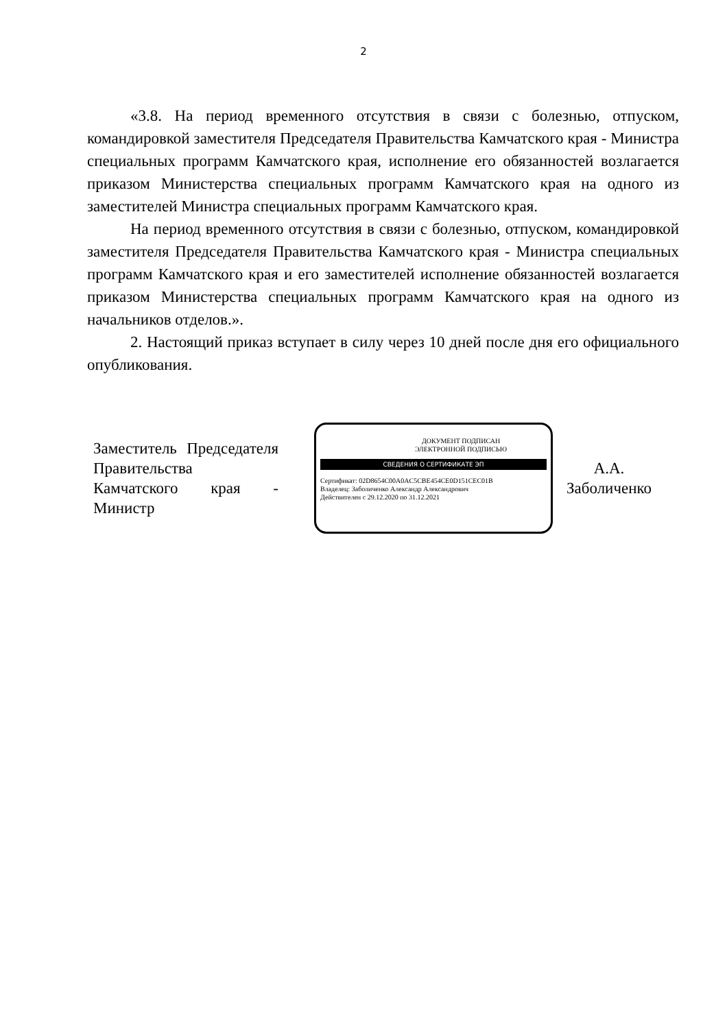2
«3.8. На период временного отсутствия в связи с болезнью, отпуском, командировкой заместителя Председателя Правительства Камчатского края - Министра специальных программ Камчатского края, исполнение его обязанностей возлагается приказом Министерства специальных программ Камчатского края на одного из заместителей Министра специальных программ Камчатского края.
На период временного отсутствия в связи с болезнью, отпуском, командировкой заместителя Председателя Правительства Камчатского края - Министра специальных программ Камчатского края и его заместителей исполнение обязанностей возлагается приказом Министерства специальных программ Камчатского края на одного из начальников отделов.».
2. Настоящий приказ вступает в силу через 10 дней после дня его официального опубликования.
Заместитель Председателя Правительства Камчатского края - Министр
ДОКУМЕНТ ПОДПИСАН
ЭЛЕКТРОННОЙ ПОДПИСЬЮ
СВЕДЕНИЯ О СЕРТИФИКАТЕ ЭП
Сертификат: 02D8654C00A0AC5CBE454CE0D151CEC01B
Владелец: Заболиченко Александр Александрович
Действителен с 29.12.2020 по 31.12.2021
А.А.
Заболиченко